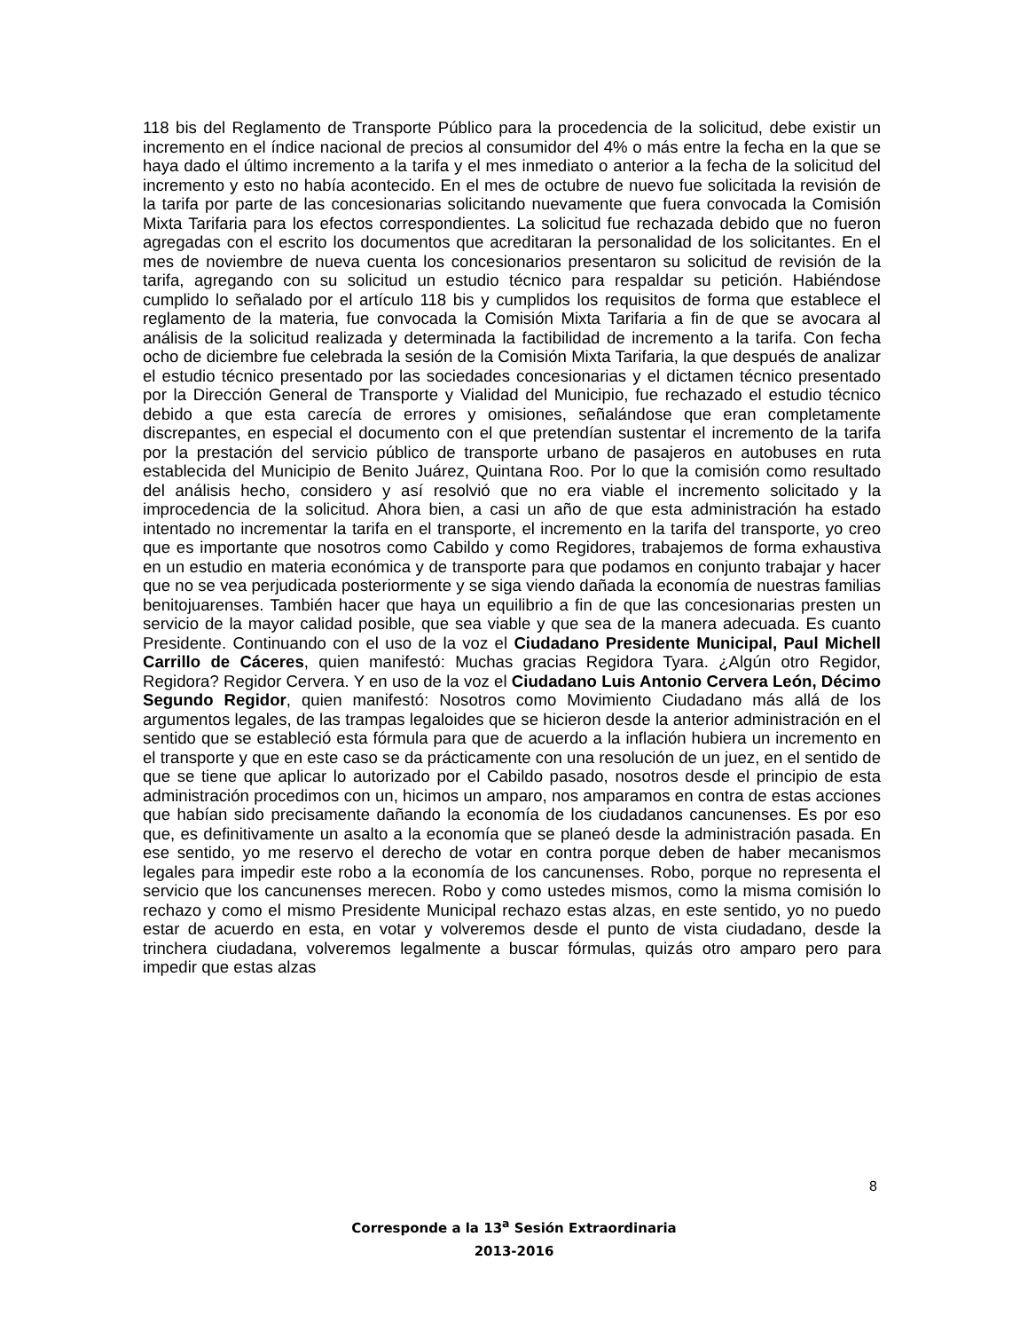118 bis del Reglamento de Transporte Público para la procedencia de la solicitud, debe existir un incremento en el índice nacional de precios al consumidor del 4% o más entre la fecha en la que se haya dado el último incremento a la tarifa y el mes inmediato o anterior a la fecha de la solicitud del incremento y esto no había acontecido. En el mes de octubre de nuevo fue solicitada la revisión de la tarifa por parte de las concesionarias solicitando nuevamente que fuera convocada la Comisión Mixta Tarifaria para los efectos correspondientes. La solicitud fue rechazada debido que no fueron agregadas con el escrito los documentos que acreditaran la personalidad de los solicitantes. En el mes de noviembre de nueva cuenta los concesionarios presentaron su solicitud de revisión de la tarifa, agregando con su solicitud un estudio técnico para respaldar su petición. Habiéndose cumplido lo señalado por el artículo 118 bis y cumplidos los requisitos de forma que establece el reglamento de la materia, fue convocada la Comisión Mixta Tarifaria a fin de que se avocara al análisis de la solicitud realizada y determinada la factibilidad de incremento a la tarifa. Con fecha ocho de diciembre fue celebrada la sesión de la Comisión Mixta Tarifaria, la que después de analizar el estudio técnico presentado por las sociedades concesionarias y el dictamen técnico presentado por la Dirección General de Transporte y Vialidad del Municipio, fue rechazado el estudio técnico debido a que esta carecía de errores y omisiones, señalándose que eran completamente discrepantes, en especial el documento con el que pretendían sustentar el incremento de la tarifa por la prestación del servicio público de transporte urbano de pasajeros en autobuses en ruta establecida del Municipio de Benito Juárez, Quintana Roo. Por lo que la comisión como resultado del análisis hecho, considero y así resolvió que no era viable el incremento solicitado y la improcedencia de la solicitud. Ahora bien, a casi un año de que esta administración ha estado intentado no incrementar la tarifa en el transporte, el incremento en la tarifa del transporte, yo creo que es importante que nosotros como Cabildo y como Regidores, trabajemos de forma exhaustiva en un estudio en materia económica y de transporte para que podamos en conjunto trabajar y hacer que no se vea perjudicada posteriormente y se siga viendo dañada la economía de nuestras familias benitojuarenses. También hacer que haya un equilibrio a fin de que las concesionarias presten un servicio de la mayor calidad posible, que sea viable y que sea de la manera adecuada. Es cuanto Presidente. Continuando con el uso de la voz el Ciudadano Presidente Municipal, Paul Michell Carrillo de Cáceres, quien manifestó: Muchas gracias Regidora Tyara. ¿Algún otro Regidor, Regidora? Regidor Cervera. Y en uso de la voz el Ciudadano Luis Antonio Cervera León, Décimo Segundo Regidor, quien manifestó: Nosotros como Movimiento Ciudadano más allá de los argumentos legales, de las trampas legaloides que se hicieron desde la anterior administración en el sentido que se estableció esta fórmula para que de acuerdo a la inflación hubiera un incremento en el transporte y que en este caso se da prácticamente con una resolución de un juez, en el sentido de que se tiene que aplicar lo autorizado por el Cabildo pasado, nosotros desde el principio de esta administración procedimos con un, hicimos un amparo, nos amparamos en contra de estas acciones que habían sido precisamente dañando la economía de los ciudadanos cancunenses. Es por eso que, es definitivamente un asalto a la economía que se planeó desde la administración pasada. En ese sentido, yo me reservo el derecho de votar en contra porque deben de haber mecanismos legales para impedir este robo a la economía de los cancunenses. Robo, porque no representa el servicio que los cancunenses merecen. Robo y como ustedes mismos, como la misma comisión lo rechazo y como el mismo Presidente Municipal rechazo estas alzas, en este sentido, yo no puedo estar de acuerdo en esta, en votar y volveremos desde el punto de vista ciudadano, desde la trinchera ciudadana, volveremos legalmente a buscar fórmulas, quizás otro amparo pero para impedir que estas alzas
8
Corresponde a la 13<sup>a</sup> Sesión Extraordinaria
2013-2016